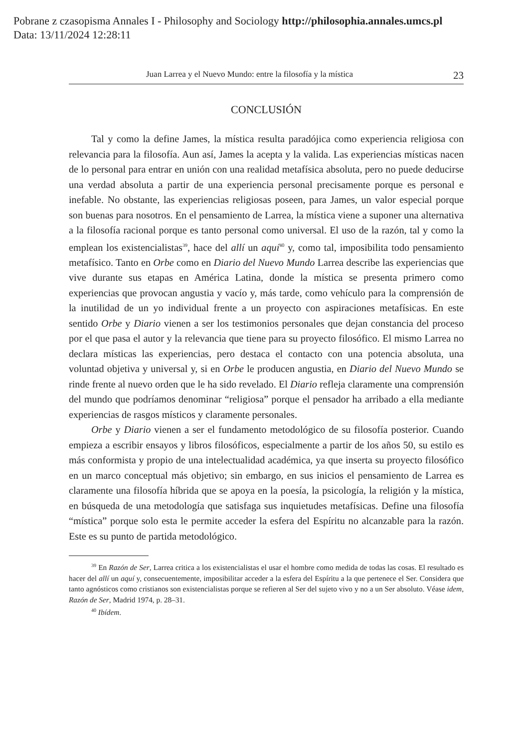Pobrane z czasopisma Annales I - Philosophy and Sociology http://philosophia.annales.umcs.pl
Data: 13/11/2024 12:28:11
Juan Larrea y el Nuevo Mundo: entre la filosofía y la mística 23
CONCLUSIÓN
Tal y como la define James, la mística resulta paradójica como experiencia religiosa con relevancia para la filosofía. Aun así, James la acepta y la valida. Las experiencias místicas nacen de lo personal para entrar en unión con una realidad metafísica absoluta, pero no puede deducirse una verdad absoluta a partir de una experiencia personal precisamente porque es personal e inefable. No obstante, las experiencias religiosas poseen, para James, un valor especial porque son buenas para nosotros. En el pensamiento de Larrea, la mística viene a suponer una alternativa a la filosofía racional porque es tanto personal como universal. El uso de la razón, tal y como la emplean los existencialistas<sup>39</sup>, hace del allí un aquí<sup>40</sup> y, como tal, imposibilita todo pensamiento metafísico. Tanto en Orbe como en Diario del Nuevo Mundo Larrea describe las experiencias que vive durante sus etapas en América Latina, donde la mística se presenta primero como experiencias que provocan angustia y vacío y, más tarde, como vehículo para la comprensión de la inutilidad de un yo individual frente a un proyecto con aspiraciones metafísicas. En este sentido Orbe y Diario vienen a ser los testimonios personales que dejan constancia del proceso por el que pasa el autor y la relevancia que tiene para su proyecto filosófico. El mismo Larrea no declara místicas las experiencias, pero destaca el contacto con una potencia absoluta, una voluntad objetiva y universal y, si en Orbe le producen angustia, en Diario del Nuevo Mundo se rinde frente al nuevo orden que le ha sido revelado. El Diario refleja claramente una comprensión del mundo que podríamos denominar “religiosa” porque el pensador ha arribado a ella mediante experiencias de rasgos místicos y claramente personales.
Orbe y Diario vienen a ser el fundamento metodológico de su filosofía posterior. Cuando empieza a escribir ensayos y libros filosóficos, especialmente a partir de los años 50, su estilo es más conformista y propio de una intelectualidad académica, ya que inserta su proyecto filosófico en un marco conceptual más objetivo; sin embargo, en sus inicios el pensamiento de Larrea es claramente una filosofía híbrida que se apoya en la poesía, la psicología, la religión y la mística, en búsqueda de una metodología que satisfaga sus inquietudes metafísicas. Define una filosofía “mística” porque solo esta le permite acceder la esfera del Espíritu no alcanzable para la razón. Este es su punto de partida metodológico.
<sup>39</sup> En Razón de Ser, Larrea critica a los existencialistas el usar el hombre como medida de todas las cosas. El resultado es hacer del allí un aquí y, consecuentemente, imposibilitar acceder a la esfera del Espíritu a la que pertenece el Ser. Considera que tanto agnósticos como cristianos son existencialistas porque se refieren al Ser del sujeto vivo y no a un Ser absoluto. Véase idem, Razón de Ser, Madrid 1974, p. 28–31.
<sup>40</sup> Ibídem.